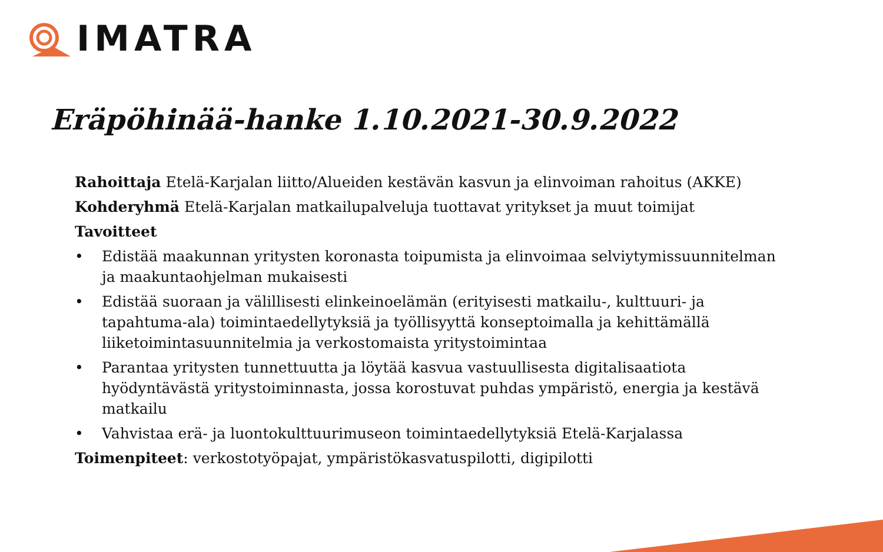IMATRA
Eräpöhinää-hanke 1.10.2021-30.9.2022
Rahoittaja Etelä-Karjalan liitto/Alueiden kestävän kasvun ja elinvoiman rahoitus (AKKE)
Kohderyhmä Etelä-Karjalan matkailupalveluja tuottavat yritykset ja muut toimijat
Tavoitteet
• Edistää maakunnan yritysten koronasta toipumista ja elinvoimaa selviytymissuunnitelman ja maakuntaohjelman mukaisesti
• Edistää suoraan ja välillisesti elinkeinoelämän (erityisesti matkailu-, kulttuuri- ja tapahtuma-ala) toimintaedellytyksiä ja työllisyyttä konseptoimalla ja kehittämällä liiketoimintasuunnitelmia ja verkostomaista yritystoimintaa
• Parantaa yritysten tunnettuutta ja löytää kasvua vastuullisesta digitalisaatiota hyödyntävästä yritystoiminnasta, jossa korostuvat puhdas ympäristö, energia ja kestävä matkailu
• Vahvistaa erä- ja luontokulttuurimuseon toimintaedellytyksiä Etelä-Karjalassa
Toimenpiteet: verkostotyöpajat, ympäristökasvatuspilotti, digipilotti